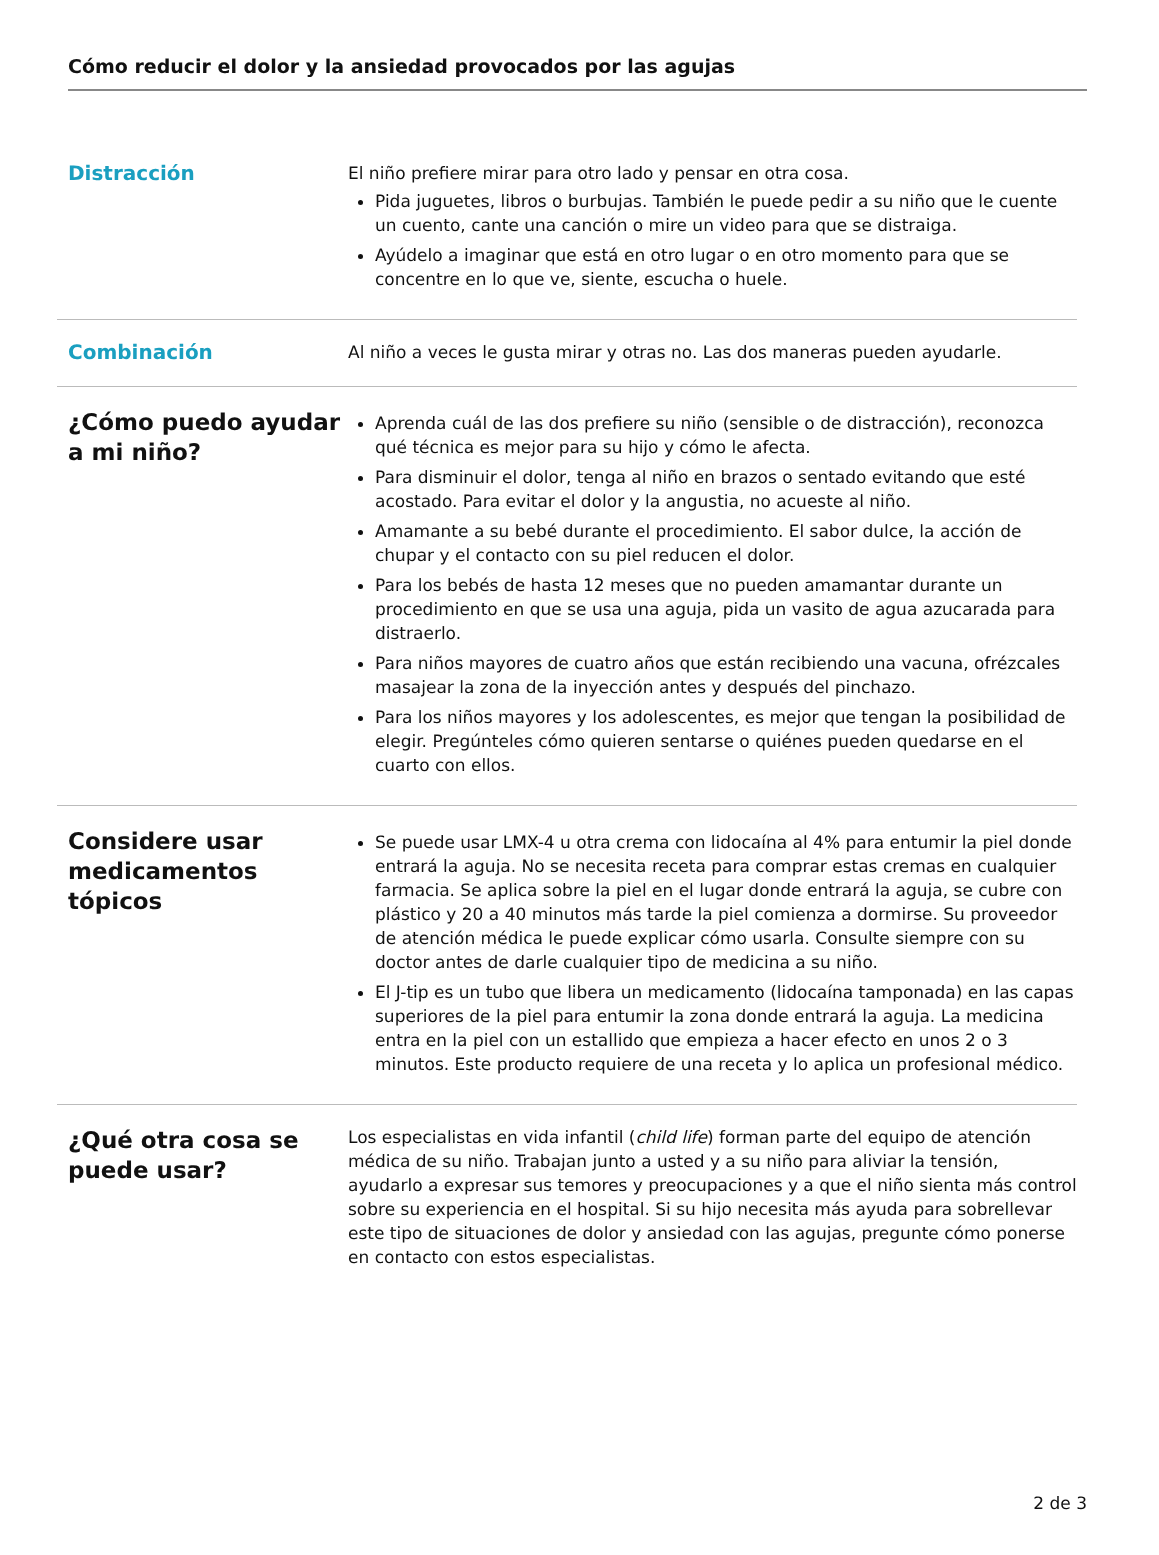Cómo reducir el dolor y la ansiedad provocados por las agujas
Distracción
El niño prefiere mirar para otro lado y pensar en otra cosa.
Pida juguetes, libros o burbujas. También le puede pedir a su niño que le cuente un cuento, cante una canción o mire un video para que se distraiga.
Ayúdelo a imaginar que está en otro lugar o en otro momento para que se concentre en lo que ve, siente, escucha o huele.
Combinación
Al niño a veces le gusta mirar y otras no. Las dos maneras pueden ayudarle.
¿Cómo puedo ayudar a mi niño?
Aprenda cuál de las dos prefiere su niño (sensible o de distracción), reconozca qué técnica es mejor para su hijo y cómo le afecta.
Para disminuir el dolor, tenga al niño en brazos o sentado evitando que esté acostado. Para evitar el dolor y la angustia, no acueste al niño.
Amamante a su bebé durante el procedimiento. El sabor dulce, la acción de chupar y el contacto con su piel reducen el dolor.
Para los bebés de hasta 12 meses que no pueden amamantar durante un procedimiento en que se usa una aguja, pida un vasito de agua azucarada para distraerlo.
Para niños mayores de cuatro años que están recibiendo una vacuna, ofrézcales masajear la zona de la inyección antes y después del pinchazo.
Para los niños mayores y los adolescentes, es mejor que tengan la posibilidad de elegir. Pregúnteles cómo quieren sentarse o quiénes pueden quedarse en el cuarto con ellos.
Considere usar medicamentos tópicos
Se puede usar LMX-4 u otra crema con lidocaína al 4% para entumir la piel donde entrará la aguja. No se necesita receta para comprar estas cremas en cualquier farmacia. Se aplica sobre la piel en el lugar donde entrará la aguja, se cubre con plástico y 20 a 40 minutos más tarde la piel comienza a dormirse. Su proveedor de atención médica le puede explicar cómo usarla. Consulte siempre con su doctor antes de darle cualquier tipo de medicina a su niño.
El J-tip es un tubo que libera un medicamento (lidocaína tamponada) en las capas superiores de la piel para entumir la zona donde entrará la aguja. La medicina entra en la piel con un estallido que empieza a hacer efecto en unos 2 o 3 minutos. Este producto requiere de una receta y lo aplica un profesional médico.
¿Qué otra cosa se puede usar?
Los especialistas en vida infantil (child life) forman parte del equipo de atención médica de su niño. Trabajan junto a usted y a su niño para aliviar la tensión, ayudarlo a expresar sus temores y preocupaciones y a que el niño sienta más control sobre su experiencia en el hospital. Si su hijo necesita más ayuda para sobrellevar este tipo de situaciones de dolor y ansiedad con las agujas, pregunte cómo ponerse en contacto con estos especialistas.
2 de 3